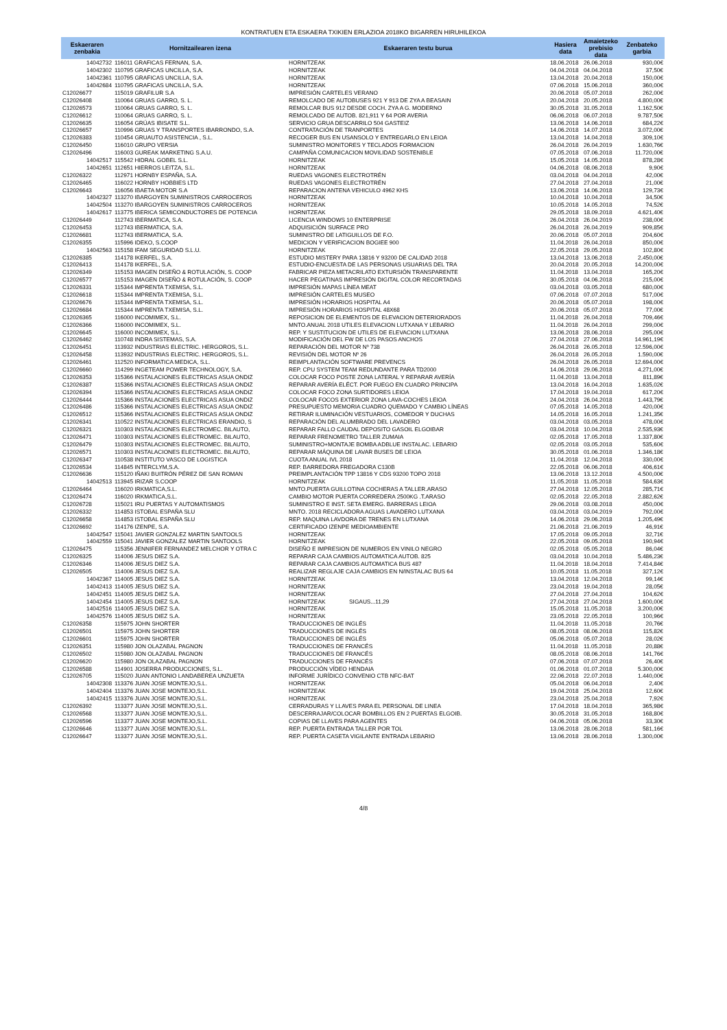KONTRATUEN ETA ESKAERA TXIKIEN ERLAZIOA 2018KO BIGARREN HIRUHILEKOA
| Eskaeraren zenbakia | Hornitzailearen izena | Eskaeraren testu burua | Hasiera data | Amaietzeko prebisio data | Zenbateko garbia |
| --- | --- | --- | --- | --- | --- |
| 14042732 | 116011 GRAFICAS FERNAN, S.A. | HORNITZEAK | 18.06.2018 | 26.06.2018 | 930,00€ |
| 14042302 | 110795 GRAFICAS UNCILLA, S.A. | HORNITZEAK | 04.04.2018 | 04.04.2018 | 37,50€ |
| 14042361 | 110795 GRAFICAS UNCILLA, S.A. | HORNITZEAK | 13.04.2018 | 20.04.2018 | 150,00€ |
| 14042684 | 110795 GRAFICAS UNCILLA, S.A. | HORNITZEAK | 07.06.2018 | 15.06.2018 | 360,00€ |
| C12026677 | 115019 GRAFILUR S.A | IMPRESIÓN CARTELES VERANO | 20.06.2018 | 05.07.2018 | 262,00€ |
| C12026408 | 110064 GRUAS GARRO, S. L. | REMOLCADO DE AUTOBUSES 921 Y 913 DE ZYA A BEASAIN | 20.04.2018 | 20.05.2018 | 4.800,00€ |
| C12026573 | 110064 GRUAS GARRO, S. L. | REMOLCAR BUS 912 DESDE COCH. ZYA A G. MODERNO | 30.05.2018 | 31.05.2018 | 1.162,50€ |
| C12026612 | 110064 GRUAS GARRO, S. L. | REMOLCADO DE AUTOB. 821,911 Y 64 POR AVERIA | 06.06.2018 | 06.07.2018 | 9.787,50€ |
| C12026635 | 116054 GRÚAS IBISATE S.L. | SERVICIO GRUA DESCARRILO 504 GASTEIZ | 13.06.2018 | 14.06.2018 | 684,22€ |
| C12026657 | 110996 GRUAS Y TRANSPORTES IBARRONDO, S.A. | CONTRATACIÓN DE TRANPORTES | 14.06.2018 | 14.07.2018 | 3.072,00€ |
| C12026383 | 110454 GRUAUTO ASISTENCIA , S.L. | RECOGER BUS EN USANSOLO Y ENTREGARLO EN LEIOA | 13.04.2018 | 14.04.2018 | 309,10€ |
| C12026450 | 116010 GRUPO VERSIA | SUMINISTRO MONITORES Y TECLADOS FORMACION | 26.04.2018 | 26.04.2019 | 1.630,76€ |
| C12026496 | 116003 GUREAK MARKETING S.A.U. | CAMPAÑA COMUNICACION MOVILIDAD SOSTENIBLE | 07.05.2018 | 07.06.2018 | 11.720,00€ |
| 14042517 | 115542 HIDRAL GOBEL S.L. | HORNITZEAK | 15.05.2018 | 14.05.2018 | 878,28€ |
| 14042651 | 112651 HIERROS LEITZA, S.L. | HORNITZEAK | 04.06.2018 | 08.06.2018 | 9,90€ |
| C12026322 | 112971 HORNBY ESPAÑA, S.A. | RUEDAS VAGONES ELECTROTRÉN | 03.04.2018 | 04.04.2018 | 42,00€ |
| C12026465 | 116022 HORNBY HOBBIES LTD | RUEDAS VAGONES ELECTROTRÉN | 27.04.2018 | 27.04.2018 | 21,00€ |
| C12026643 | 116056 IBAETA MOTOR S.A | REPARACION ANTENA VEHICULO 4962 KHS | 13.06.2018 | 14.06.2018 | 129,73€ |
| 14042327 | 113270 IBARGOYEN SUMINISTROS CARROCEROS | HORNITZEAK | 10.04.2018 | 10.04.2018 | 34,50€ |
| 14042504 | 113270 IBARGOYEN SUMINISTROS CARROCEROS | HORNITZEAK | 10.05.2018 | 14.05.2018 | 74,52€ |
| 14042617 | 113775 IBERICA SEMICONDUCTORES DE POTENCIA | HORNITZEAK | 29.05.2018 | 18.09.2018 | 4.621,40€ |
| C12026449 | 112743 IBERMATICA, S.A. | LICENCIA WINDOWS 10 ENTERPRISE | 26.04.2018 | 26.04.2019 | 238,00€ |
| C12026453 | 112743 IBERMATICA, S.A. | ADQUISICIÓN SURFACE PRO | 26.04.2018 | 26.04.2019 | 909,85€ |
| C12026681 | 112743 IBERMATICA, S.A. | SUMINISTRO DE LATIGUILLOS DE F.O. | 20.06.2018 | 05.07.2018 | 204,60€ |
| C12026355 | 115996 IDEKO, S.COOP | MEDICION Y VERIFICACION BOGIEE 900 | 11.04.2018 | 26.04.2018 | 850,00€ |
| 14042563 | 115158 IFAM SEGURIDAD S.L.U. | HORNITZEAK | 22.05.2018 | 29.05.2018 | 102,80€ |
| C12026385 | 114178 IKERFEL, S.A. | ESTUDIO MISTERY PARA 13816 Y 93200 DE CALIDAD 2018 | 13.04.2018 | 13.06.2018 | 2.450,00€ |
| C12026413 | 114178 IKERFEL, S.A. | ESTUDIO-ENCUESTA DE LAS PERSONAS USUARIAS DEL TRA | 20.04.2018 | 20.05.2018 | 14.200,00€ |
| C12026349 | 115153 IMAGEN DISEÑO & ROTULACIÓN, S. COOP | FABRICAR PIEZA METACRILATO EXTURSIÓN TRANSPARENTE | 11.04.2018 | 13.04.2018 | 165,20€ |
| C12026577 | 115153 IMAGEN DISEÑO & ROTULACIÓN, S. COOP | HACER PEGATINAS IMPRESIÓN DIGITAL COLOR RECORTADAS | 30.05.2018 | 04.06.2018 | 215,00€ |
| C12026331 | 115344 IMPRENTA TXEMISA, S.L. | IMPRESIÓN MAPAS LÍNEA MEAT | 03.04.2018 | 03.05.2018 | 680,00€ |
| C12026618 | 115344 IMPRENTA TXEMISA, S.L. | IMPRESIÓN CARTELES MUSEO | 07.06.2018 | 07.07.2018 | 517,00€ |
| C12026676 | 115344 IMPRENTA TXEMISA, S.L. | IMPRESIÓN HORARIOS HOSPITAL A4 | 20.06.2018 | 05.07.2018 | 198,00€ |
| C12026684 | 115344 IMPRENTA TXEMISA, S.L. | IMPRESIÓN HORARIOS HOSPITAL 48X68 | 20.06.2018 | 05.07.2018 | 77,00€ |
| C12026365 | 116000 INCOMIMEX, S.L. | REPOSICION DE ELEMENTOS DE ELEVACION DETERIORADOS | 11.04.2018 | 26.04.2018 | 709,46€ |
| C12026366 | 116000 INCOMIMEX, S.L. | MNTO.ANUAL 2018 UTILES ELEVACION LUTXANA Y LEBARIO | 11.04.2018 | 26.04.2018 | 299,00€ |
| C12026645 | 116000 INCOMIMEX, S.L. | REP. Y SUSTITUCION DE UTILES DE ELEVACION LUTXANA | 13.06.2018 | 28.06.2018 | 295,00€ |
| C12026462 | 110748 INDRA SISTEMAS, S.A. | MODIFICACIÓN DEL FW DE LOS PASOS ANCHOS | 27.04.2018 | 27.06.2018 | 14.961,19€ |
| C12026451 | 113932 INDUSTRIAS ELECTRIC. HERGOROS, S.L. | REPARACIÓN DEL MOTOR Nº 738 | 26.04.2018 | 26.05.2018 | 12.596,00€ |
| C12026458 | 113932 INDUSTRIAS ELECTRIC. HERGOROS, S.L. | REVISIÓN DEL MOTOR Nº 26 | 26.04.2018 | 26.05.2018 | 1.590,00€ |
| C12026461 | 112520 INFORMATICA MEDICA, S.L. | REIMPLANTACIÓN SOFTWARE PREVENCS | 26.04.2018 | 26.05.2018 | 12.694,00€ |
| C12026660 | 114299 INGETEAM POWER TECHNOLOGY, S.A. | REP. CPU SYSTEM TEAM REDUNDANTE PARA TD2000 | 14.06.2018 | 29.06.2018 | 4.271,00€ |
| C12026353 | 115366 INSTALACIONES ELECTRICAS ASUA ONDIZ | COLOCAR FOCO POSTE ZONA LATERAL Y REPARAR AVERÍA | 11.04.2018 | 13.04.2018 | 811,89€ |
| C12026387 | 115366 INSTALACIONES ELECTRICAS ASUA ONDIZ | REPARAR AVERÍA ELÉCT. POR FUEGO EN CUADRO PRINCIPA | 13.04.2018 | 16.04.2018 | 1.635,02€ |
| C12026394 | 115366 INSTALACIONES ELECTRICAS ASUA ONDIZ | COLOCAR FOCO ZONA SURTIDORES LEIOA | 17.04.2018 | 19.04.2018 | 617,20€ |
| C12026444 | 115366 INSTALACIONES ELECTRICAS ASUA ONDIZ | COLOCAR FOCOS EXTERIOR ZONA LAVA-COCHES LEIOA | 24.04.2018 | 26.04.2018 | 1.443,79€ |
| C12026486 | 115366 INSTALACIONES ELECTRICAS ASUA ONDIZ | PRESUPUESTO MEMORIA CUADRO QUEMADO Y CAMBIO LÍNEAS | 07.05.2018 | 14.05.2018 | 420,00€ |
| C12026512 | 115366 INSTALACIONES ELECTRICAS ASUA ONDIZ | RETIRAR ILUMINACIÓN VESTUARIOS, COMEDOR Y DUCHAS | 14.05.2018 | 16.05.2018 | 1.241,35€ |
| C12026341 | 110522 INSTALACIONES ELECTRICAS ERANDIO, S | REPARACIÓN DEL ALUMBRADO DEL LAVADERO | 03.04.2018 | 03.05.2018 | 478,00€ |
| C12026321 | 110303 INSTALACIONES ELECTROMEC. BILAUTO, | REPARAR FALLO CAUDAL DEPOSITO GASOIL ELGOIBAR | 03.04.2018 | 10.04.2018 | 2.535,93€ |
| C12026471 | 110303 INSTALACIONES ELECTROMEC. BILAUTO, | REPARAR FRENOMETRO TALLER ZUMAIA | 02.05.2018 | 17.05.2018 | 1.337,80€ |
| C12026479 | 110303 INSTALACIONES ELECTROMEC. BILAUTO, | SUMINISTRO+MONTAJE BOMBA ADBLUE INSTALAC. LEBARIO | 02.05.2018 | 03.05.2018 | 535,60€ |
| C12026571 | 110303 INSTALACIONES ELECTROMEC. BILAUTO, | REPARAR MÁQUINA DE LAVAR BUSES DE LEIOA | 30.05.2018 | 01.06.2018 | 1.346,18€ |
| C12026347 | 110538 INSTITUTO VASCO DE LOGISTICA | CUOTA ANUAL IVL 2018 | 11.04.2018 | 12.04.2018 | 330,00€ |
| C12026534 | 114845 INTERCLYM,S.A. | REP. BARREDORA FREGADORA C130B | 22.05.2018 | 06.06.2018 | 406,61€ |
| C12026636 | 115120 IÑAKI BUITRÓN PÉREZ DE SAN ROMAN | PREIMPLANTACIÓN TPP 13816 Y CDS 93200 TOPO 2018 | 13.06.2018 | 13.12.2018 | 4.500,00€ |
| 14042513 | 113945 IRIZAR S.COOP | HORNITZEAK | 11.05.2018 | 11.05.2018 | 584,63€ |
| C12026464 | 116020 IRKMATICA,S.L. | MNTO.PUERTA GUILLOTINA COCHERAS A TALLER.ARASO | 27.04.2018 | 12.05.2018 | 285,71€ |
| C12026474 | 116020 IRKMATICA,S.L. | CAMBIO MOTOR PUERTA CORREDERA 2500KG .T.ARASO | 02.05.2018 | 22.05.2018 | 2.882,62€ |
| C12026728 | 115021 IRU PUERTAS Y AUTOMATISMOS | SUMINISTRO E INST. SETA EMERG. BARRERAS LEIOA | 29.06.2018 | 03.08.2018 | 450,00€ |
| C12026332 | 114853 ISTOBAL ESPAÑA SLU | MNTO. 2018 RECICLADORA AGUAS LAVADERO LUTXANA | 03.04.2018 | 03.04.2019 | 792,00€ |
| C12026658 | 114853 ISTOBAL ESPAÑA SLU | REP. MAQUINA LAVDORA DE TRENES EN LUTXANA | 14.06.2018 | 29.06.2018 | 1.205,49€ |
| C12026692 | 114176 IZENPE, S.A. | CERTIFICADO IZENPE MEDIOAMBIENTE | 21.06.2018 | 21.06.2019 | 46,91€ |
| 14042547 | 115041 JAVIER GONZALEZ MARTIN SANTOOLS | HORNITZEAK | 17.05.2018 | 09.05.2018 | 32,71€ |
| 14042559 | 115041 JAVIER GONZALEZ MARTIN SANTOOLS | HORNITZEAK | 22.05.2018 | 09.05.2018 | 190,94€ |
| C12026475 | 115356 JENNIFER FERNANDEZ MELCHOR Y OTRA C | DISEÑO E IMPRESION DE NUMEROS EN VINILO NEGRO | 02.05.2018 | 05.05.2018 | 86,04€ |
| C12026325 | 114006 JESUS DIEZ S.A. | REPARAR CAJA CAMBIOS AUTOMATICA AUTOB. 825 | 03.04.2018 | 10.04.2018 | 5.486,23€ |
| C12026346 | 114006 JESUS DIEZ S.A. | REPARAR CAJA CAMBIOS AUTOMATICA BUS 487 | 11.04.2018 | 18.04.2018 | 7.414,84€ |
| C12026505 | 114006 JESUS DIEZ S.A. | REALIZAR REGLAJE CAJA CAMBIOS EN N/INSTALAC BUS 64 | 10.05.2018 | 11.05.2018 | 327,12€ |
| 14042367 | 114005 JESUS DIEZ S.A. | HORNITZEAK | 13.04.2018 | 12.04.2018 | 99,14€ |
| 14042413 | 114005 JESUS DIEZ S.A. | HORNITZEAK | 23.04.2018 | 19.04.2018 | 28,05€ |
| 14042451 | 114005 JESUS DIEZ S.A. | HORNITZEAK | 27.04.2018 | 27.04.2018 | 104,62€ |
| 14042454 | 114005 JESUS DIEZ S.A. | HORNITZEAK SIGAUS...11,29 | 27.04.2018 | 27.04.2018 | 1.600,00€ |
| 14042516 | 114005 JESUS DIEZ S.A. | HORNITZEAK | 15.05.2018 | 11.05.2018 | 3.200,00€ |
| 14042576 | 114005 JESUS DIEZ S.A. | HORNITZEAK | 23.05.2018 | 22.05.2018 | 100,96€ |
| C12026358 | 115975 JOHN SHORTER | TRADUCCIONES DE INGLÉS | 11.04.2018 | 11.05.2018 | 20,76€ |
| C12026501 | 115975 JOHN SHORTER | TRADUCCIONES DE INGLÉS | 08.05.2018 | 08.06.2018 | 115,82€ |
| C12026601 | 115975 JOHN SHORTER | TRADUCCIONES DE INGLÉS | 05.06.2018 | 05.07.2018 | 28,02€ |
| C12026351 | 115980 JON OLAZABAL PAGNON | TRADUCCIONES DE FRANCÉS | 11.04.2018 | 11.05.2018 | 20,88€ |
| C12026502 | 115980 JON OLAZABAL PAGNON | TRADUCCIONES DE FRANCÉS | 08.05.2018 | 08.06.2018 | 141,76€ |
| C12026620 | 115980 JON OLAZABAL PAGNON | TRADUCCIONES DE FRANCÉS | 07.06.2018 | 07.07.2018 | 26,40€ |
| C12026588 | 114901 JOSERRA PRODUCCIONES, S.L. | PRODUCCIÓN VÍDEO HENDAIA | 01.06.2018 | 01.07.2018 | 5.300,00€ |
| C12026705 | 115020 JUAN ANTONIO LANDABEREA UNZUETA | INFORME JURÍDICO CONVENIO CTB NFC-BAT | 22.06.2018 | 22.07.2018 | 1.440,00€ |
| 14042308 | 113376 JUAN JOSE MONTEJO,S.L. | HORNITZEAK | 05.04.2018 | 06.04.2018 | 2,40€ |
| 14042404 | 113376 JUAN JOSE MONTEJO,S.L. | HORNITZEAK | 19.04.2018 | 25.04.2018 | 12,60€ |
| 14042415 | 113376 JUAN JOSE MONTEJO,S.L. | HORNITZEAK | 23.04.2018 | 25.04.2018 | 7,92€ |
| C12026392 | 113377 JUAN JOSE MONTEJO,S.L. | CERRADURAS Y LLAVES PARA EL PERSONAL DE LINEA | 17.04.2018 | 18.04.2018 | 365,98€ |
| C12026568 | 113377 JUAN JOSE MONTEJO,S.L. | DESCERRAJAR/COLOCAR BOMBILLOS EN 2 PUERTAS ELGOIB. | 30.05.2018 | 31.05.2018 | 168,80€ |
| C12026596 | 113377 JUAN JOSE MONTEJO,S.L. | COPIAS DE LLAVES PARA AGENTES | 04.06.2018 | 05.06.2018 | 33,30€ |
| C12026646 | 113377 JUAN JOSE MONTEJO,S.L. | REP. PUERTA ENTRADA TALLER POR TOL | 13.06.2018 | 28.06.2018 | 581,16€ |
| C12026647 | 113377 JUAN JOSE MONTEJO,S.L. | REP. PUERTA CASETA VIGILANTE ENTRADA LEBARIO | 13.06.2018 | 28.06.2018 | 1.300,00€ |
4/8